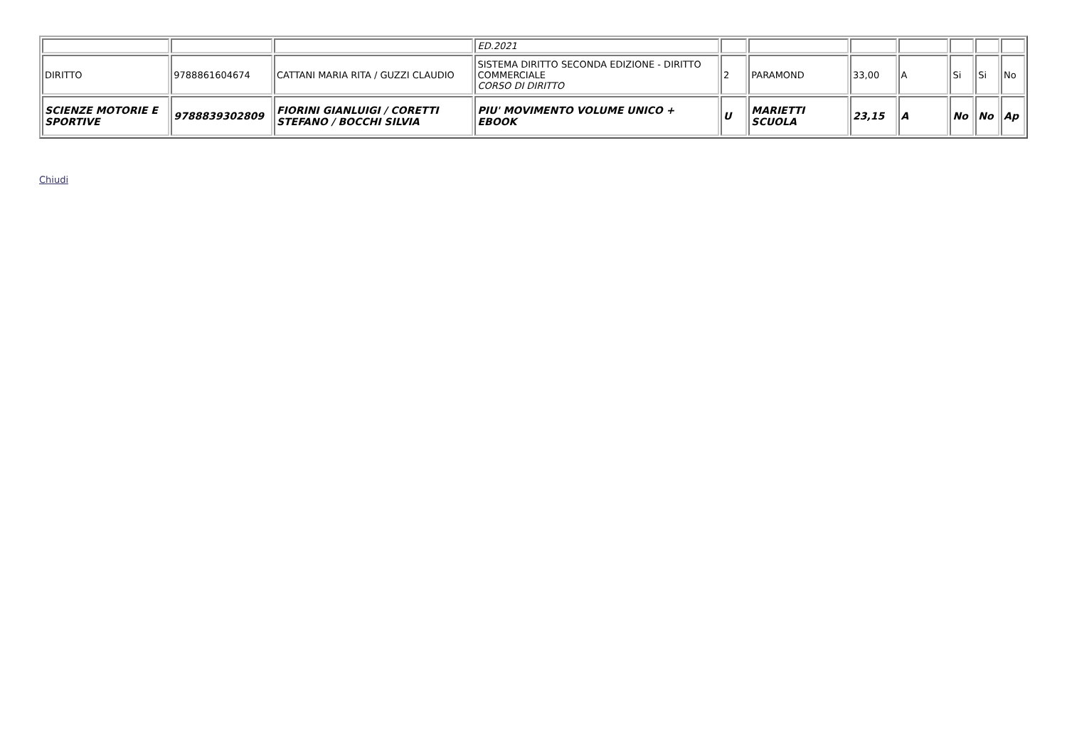| | | | ED.2021 | | | | | | | |
| DIRITTO | 9788861604674 | CATTANI MARIA RITA / GUZZI CLAUDIO | SISTEMA DIRITTO SECONDA EDIZIONE - DIRITTO COMMERCIALE CORSO DI DIRITTO | 2 | PARAMOND | 33,00 | A | Si | Si | No |
| SCIENZE MOTORIE E SPORTIVE | 9788839302809 | FIORINI GIANLUIGI / CORETTI STEFANO / BOCCHI SILVIA | PIU' MOVIMENTO VOLUME UNICO + EBOOK | U | MARIETTI SCUOLA | 23,15 | A | No | No | Ap |
Chiudi